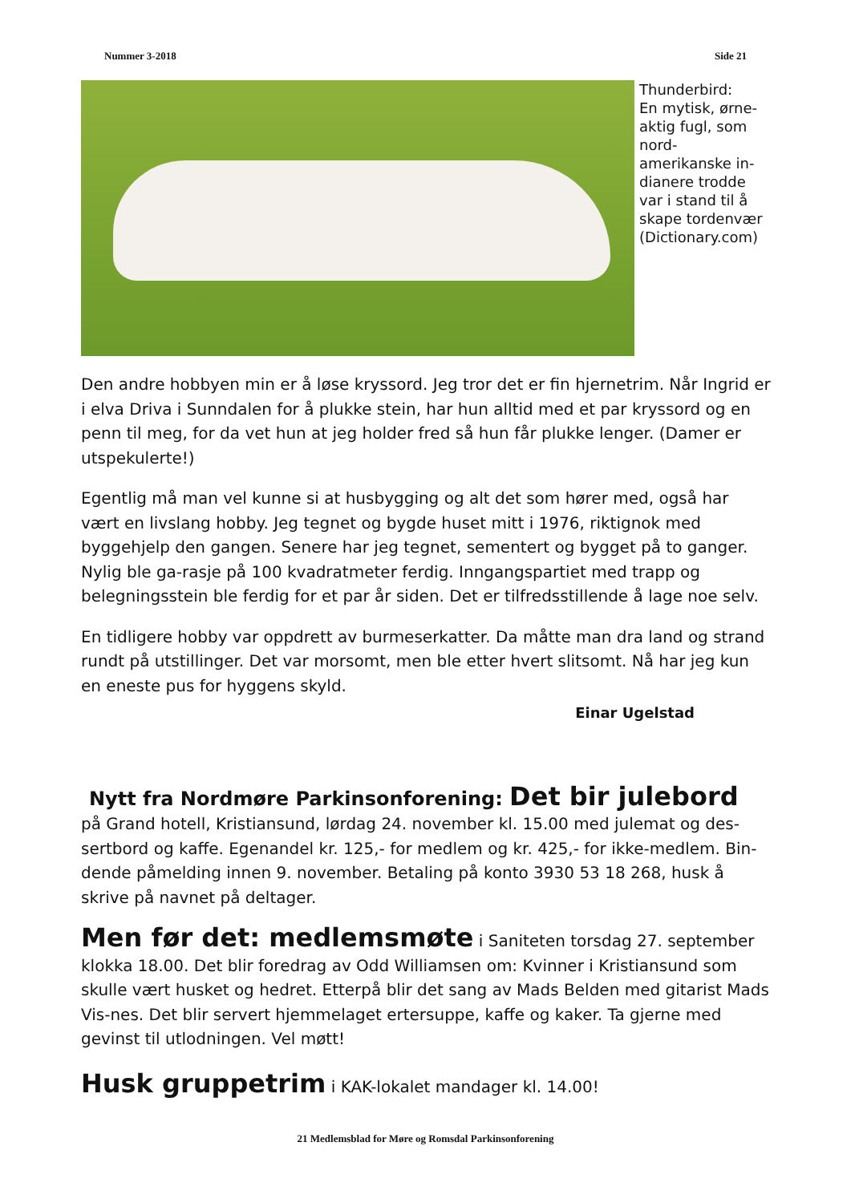Nummer 3-2018 Side 21
Thunderbird:
En mytisk, ørne-aktig fugl, som nord-amerikanske in-dianere trodde var i stand til å skape tordenvær (Dictionary.com)
Den andre hobbyen min er å løse kryssord. Jeg tror det er fin hjernetrim. Når Ingrid er i elva Driva i Sunndalen for å plukke stein, har hun alltid med et par kryssord og en penn til meg, for da vet hun at jeg holder fred så hun får plukke lenger. (Damer er utspekulerte!)
Egentlig må man vel kunne si at husbygging og alt det som hører med, også har vært en livslang hobby. Jeg tegnet og bygde huset mitt i 1976, riktignok med byggehjelp den gangen. Senere har jeg tegnet, sementert og bygget på to ganger. Nylig ble ga-rasje på 100 kvadratmeter ferdig. Inngangspartiet med trapp og belegningsstein ble ferdig for et par år siden. Det er tilfredsstillende å lage noe selv.
En tidligere hobby var oppdrett av burmeserkatter. Da måtte man dra land og strand rundt på utstillinger. Det var morsomt, men ble etter hvert slitsomt. Nå har jeg kun en eneste pus for hyggens skyld.
Einar Ugelstad
Nytt fra Nordmøre Parkinsonforening: Det bir julebord
på Grand hotell, Kristiansund, lørdag 24. november kl. 15.00 med julemat og des-sertbord og kaffe. Egenandel kr. 125,- for medlem og kr. 425,- for ikke-medlem. Bin-dende påmelding innen 9. november. Betaling på konto 3930 53 18 268, husk å skrive på navnet på deltager.
Men før det: medlemsmøte i Saniteten torsdag 27. september klokka 18.00. Det blir foredrag av Odd Williamsen om: Kvinner i Kristiansund som skulle vært husket og hedret. Etterpå blir det sang av Mads Belden med gitarist Mads Vis-nes. Det blir servert hjemmelaget ertersuppe, kaffe og kaker. Ta gjerne med gevinst til utlodningen. Vel møtt!
Husk gruppetrim i KAK-lokalet mandager kl. 14.00!
21 Medlemsblad for Møre og Romsdal Parkinsonforening